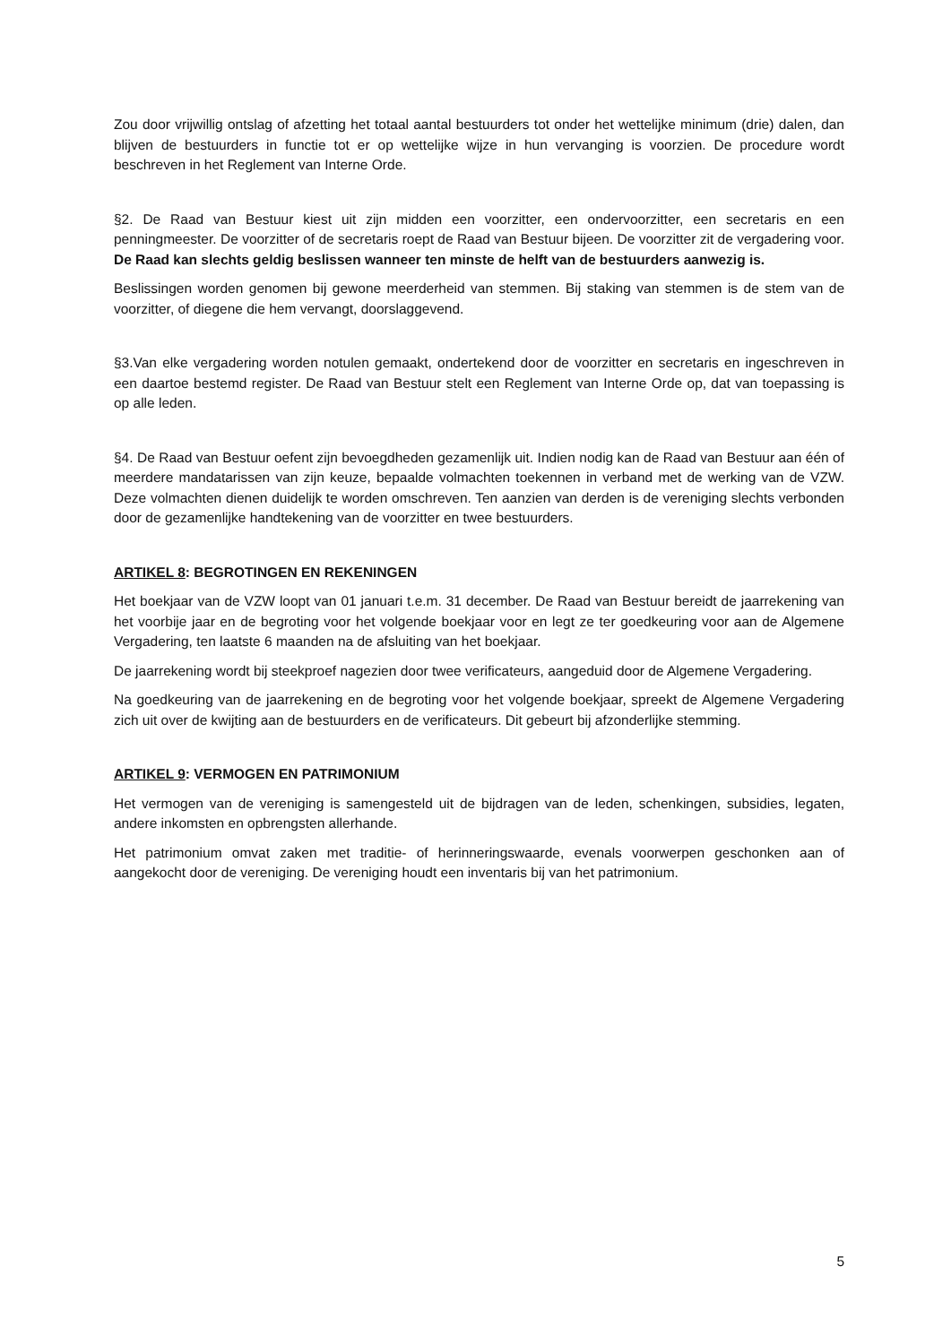Zou door vrijwillig ontslag of afzetting het totaal aantal bestuurders tot onder het wettelijke minimum (drie) dalen, dan blijven de bestuurders in functie tot er op wettelijke wijze in hun vervanging is voorzien. De procedure wordt beschreven in het Reglement van Interne Orde.
§2. De Raad van Bestuur kiest uit zijn midden een voorzitter, een ondervoorzitter, een secretaris en een penningmeester. De voorzitter of de secretaris roept de Raad van Bestuur bijeen. De voorzitter zit de vergadering voor. De Raad kan slechts geldig beslissen wanneer ten minste de helft van de bestuurders aanwezig is.
Beslissingen worden genomen bij gewone meerderheid van stemmen. Bij staking van stemmen is de stem van de voorzitter, of diegene die hem vervangt, doorslaggevend.
§3.Van elke vergadering worden notulen gemaakt, ondertekend door de voorzitter en secretaris en ingeschreven in een daartoe bestemd register. De Raad van Bestuur stelt een Reglement van Interne Orde op, dat van toepassing is op alle leden.
§4. De Raad van Bestuur oefent zijn bevoegdheden gezamenlijk uit. Indien nodig kan de Raad van Bestuur aan één of meerdere mandatarissen van zijn keuze, bepaalde volmachten toekennen in verband met de werking van de VZW. Deze volmachten dienen duidelijk te worden omschreven. Ten aanzien van derden is de vereniging slechts verbonden door de gezamenlijke handtekening van de voorzitter en twee bestuurders.
ARTIKEL 8: BEGROTINGEN EN REKENINGEN
Het boekjaar van de VZW loopt van 01 januari t.e.m. 31 december. De Raad van Bestuur bereidt de jaarrekening van het voorbije jaar en de begroting voor het volgende boekjaar voor en legt ze ter goedkeuring voor aan de Algemene Vergadering, ten laatste 6 maanden na de afsluiting van het boekjaar.
De jaarrekening wordt bij steekproef nagezien door twee verificateurs, aangeduid door de Algemene Vergadering.
Na goedkeuring van de jaarrekening en de begroting voor het volgende boekjaar, spreekt de Algemene Vergadering zich uit over de kwijting aan de bestuurders en de verificateurs. Dit gebeurt bij afzonderlijke stemming.
ARTIKEL 9: VERMOGEN EN PATRIMONIUM
Het vermogen van de vereniging is samengesteld uit de bijdragen van de leden, schenkingen, subsidies, legaten, andere inkomsten en opbrengsten allerhande.
Het patrimonium omvat zaken met traditie- of herinneringswaarde, evenals voorwerpen geschonken aan of aangekocht door de vereniging. De vereniging houdt een inventaris bij van het patrimonium.
5